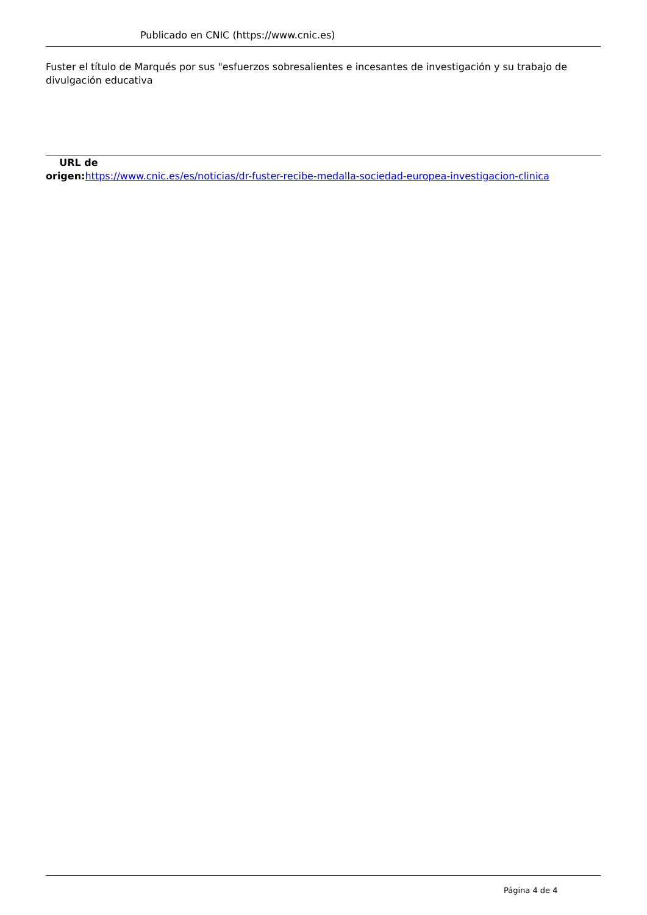Publicado en CNIC (https://www.cnic.es)
Fuster el título de Marqués por sus "esfuerzos sobresalientes e incesantes de investigación y su trabajo de divulgación educativa
URL de
origen: https://www.cnic.es/es/noticias/dr-fuster-recibe-medalla-sociedad-europea-investigacion-clinica
Página 4 de 4